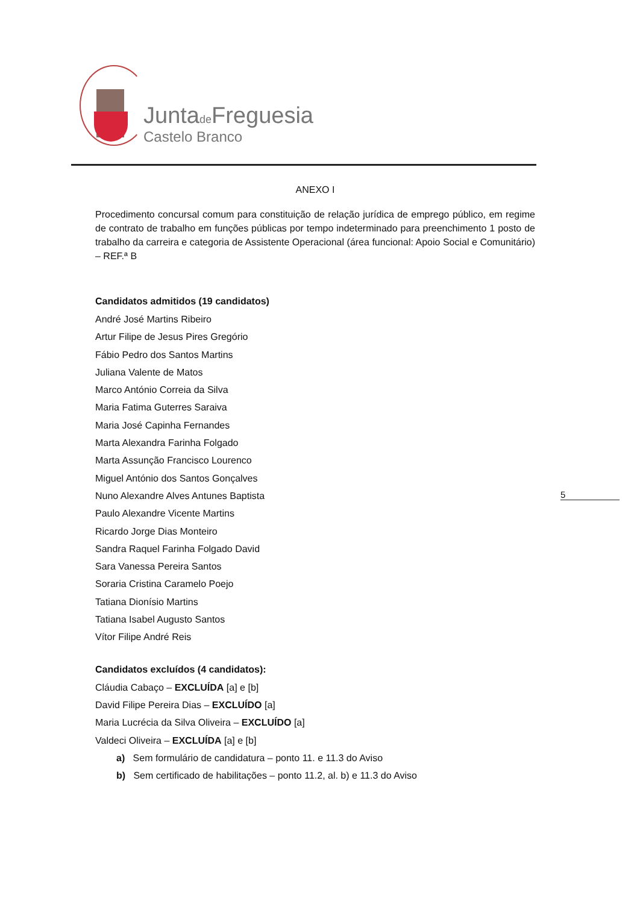Juntade Freguesia
Castelo Branco
5
ANEXO I
Procedimento concursal comum para constituição de relação jurídica de emprego público, em regime de contrato de trabalho em funções públicas por tempo indeterminado para preenchimento 1 posto de trabalho da carreira e categoria de Assistente Operacional (área funcional: Apoio Social e Comunitário) – REF.ª B
Candidatos admitidos (19 candidatos)
André José Martins Ribeiro
Artur Filipe de Jesus Pires Gregório
Fábio Pedro dos Santos Martins
Juliana Valente de Matos
Marco António Correia da Silva
Maria Fatima Guterres Saraiva
Maria José Capinha Fernandes
Marta Alexandra Farinha Folgado
Marta Assunção Francisco Lourenco
Miguel António dos Santos Gonçalves
Nuno Alexandre Alves Antunes Baptista
Paulo Alexandre Vicente Martins
Ricardo Jorge Dias Monteiro
Sandra Raquel Farinha Folgado David
Sara Vanessa Pereira Santos
Soraria Cristina Caramelo Poejo
Tatiana Dionísio Martins
Tatiana Isabel Augusto Santos
Vítor Filipe André Reis
Candidatos excluídos (4 candidatos):
Cláudia Cabaço – EXCLUÍDA [a] e [b]
David Filipe Pereira Dias – EXCLUÍDO [a]
Maria Lucrécia da Silva Oliveira – EXCLUÍDO [a]
Valdeci Oliveira – EXCLUÍDA [a] e [b]
a) Sem formulário de candidatura – ponto 11. e 11.3 do Aviso
b) Sem certificado de habilitações – ponto 11.2, al. b) e 11.3 do Aviso